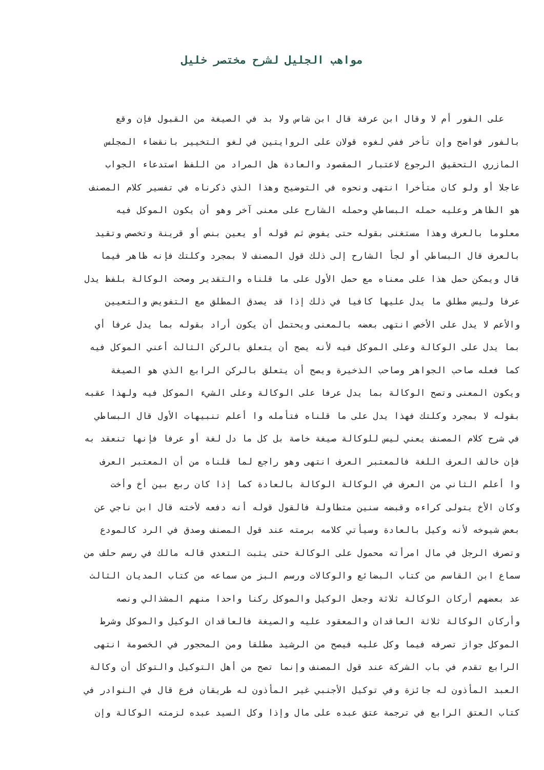مواهب الجليل لشرح مختصر خليل
على الفور أم لا وقال ابن عرفة قال ابن شاس ولا بد في الصيغة من القبول فإن وقع
بالفور فواضح وإن تأخر ففي لغوه قولان على الروايتين في لغو التخيير بانقضاء المجلس
المازري التحقيق الرجوع لاعتبار المقصود والعادة هل المراد من اللفظ استدعاء الجواب
عاجلا أو ولو كان متأخرا انتهى ونحوه في التوضيح وهذا الذي ذكرناه في تفسير كلام المصنف
هو الظاهر وعليه حمله البساطي وحمله الشارح على معنى آخر وهو أن يكون الموكل فيه
معلوما بالعرف وهذا مستغنى بقوله حتى يفوض ثم قوله أو يعين بنص أو قرينة وتخصص وتقيد
بالعرف قال البساطي أو لجأ الشارح إلى ذلك قول المصنف لا بمجرد وكلتك فإنه ظاهر فيما
قال ويمكن حمل هذا على معناه مع حمل الأول على ما قلناه والتقدير وصحت الوكالة بلفظ يدل
عرفا وليس مطلق ما يدل عليها كافيا في ذلك إذا قد يصدق المطلق مع التفويض والتعيين
والأعم لا يدل على الأخص انتهى بعضه بالمعنى ويحتمل أن يكون أراد بقوله بما يدل عرفا أي
بما يدل على الوكالة وعلى الموكل فيه لأنه يصح أن يتعلق بالركن الثالث أعني الموكل فيه
كما فعله صاحب الجواهر وصاحب الذخيرة ويصح أن يتعلق بالركن الرابع الذي هو الصيغة
ويكون المعنى وتصح الوكالة بما يدل عرفا على الوكالة وعلى الشيء الموكل فيه ولهذا عقبه
بقوله لا بمجرد وكلتك فهذا يدل على ما قلناه فتأمله وا أعلم تنبيهات الأول قال البساطي
في شرح كلام المصنف يعني ليس للوكالة صيغة خاصة بل كل ما دل لغة أو عرفا فإنها تنعقد به
فإن خالف العرف اللغة فالمعتبر العرف انتهى وهو راجع لما قلناه من أن المعتبر العرف
وا أعلم الثاني من العرف في الوكالة الوكالة بالعادة كما إذا كان ربع بين أخ وأخت
وكان الأخ يتولى كراءه وقبضه سنين متطاولة فالقول قوله أنه دفعه لأخته قال ابن ناجي عن
بعض شيوخه لأنه وكيل بالعادة وسيأتي كلامه برمته عند قول المصنف وصدق في الرد كالمودع
وتصرف الرجل في مال امرأته محمول على الوكالة حتى يثبت التعدي قاله مالك في رسم حلف من
سماع ابن القاسم من كتاب البضائع والوكالات ورسم البز من سماعه من كتاب المديان الثالث
عد بعضهم أركان الوكالة ثلاثة وجعل الوكيل والموكل ركنا واحدا منهم المشذالي ونصه
وأركان الوكالة ثلاثة العاقدان والمعقود عليه والصيغة فالعاقدان الوكيل والموكل وشرط
الموكل جواز تصرفه فيما وكل عليه فيصح من الرشيد مطلقا ومن المحجور في الخصومة انتهى
الرابع تقدم في باب الشركة عند قول المصنف وإنما تصح من أهل التوكيل والتوكل أن وكالة
العبد المأذون له جائزة وفي توكيل الأجنبي غير المأذون له طريقان فرع قال في النوادر في
كتاب العتق الرابع في ترجمة عتق عبده على مال وإذا وكل السيد عبده لزمته الوكالة وإن